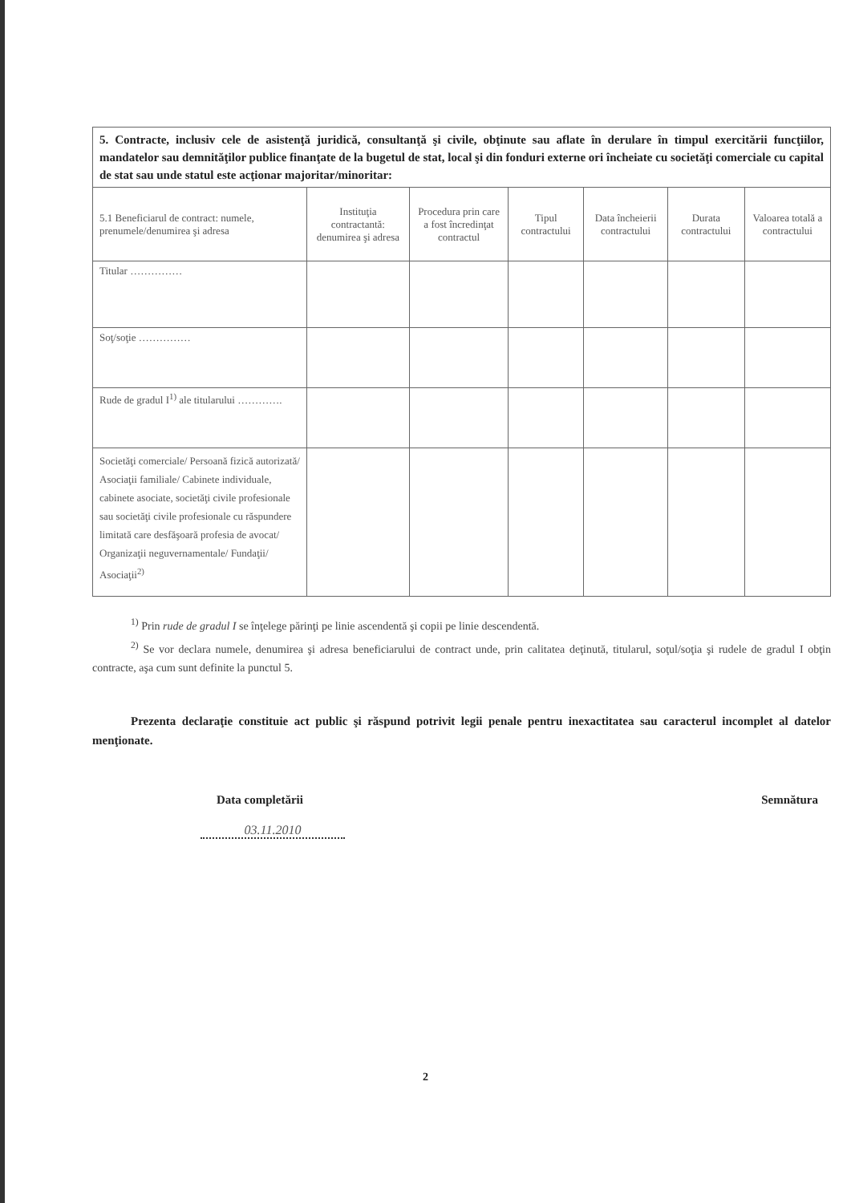| 5. Contracte, inclusiv cele de asistenţă juridică, consultanţă şi civile, obţinute sau aflate în derulare în timpul exercitării funcţiilor, mandatelor sau demnităţilor publice finanţate de la bugetul de stat, local şi din fonduri externe ori încheiate cu societăţi comerciale cu capital de stat sau unde statul este acţionar majoritar/minoritar: | | | | | | |
| 5.1 Beneficiarul de contract: numele, prenumele/denumirea şi adresa | Instituţia contractantă: denumirea şi adresa | Procedura prin care a fost încredinţat contractul | Tipul contractului | Data încheierii contractului | Durata contractului | Valoarea totală a contractului |
| Titular …………… | | | | | | |
| Soţ/soţie …………… | | | | | | |
| Rude de gradul I<sup>1)</sup> ale titularului …………. | | | | | | |
| Societăţi comerciale/ Persoană fizică autorizată/ Asociaţii familiale/ Cabinete individuale, cabinete asociate, societăţi civile profesionale sau societăţi civile profesionale cu răspundere limitată care desfăşoară profesia de avocat/ Organizaţii neguvernamentale/ Fundaţii/ Asociaţii<sup>2)</sup> | | | | | | |
<sup>1)</sup> Prin rude de gradul I se înţelege părinţi pe linie ascendentă şi copii pe linie descendentă.
<sup>2)</sup> Se vor declara numele, denumirea şi adresa beneficiarului de contract unde, prin calitatea deţinută, titularul, soţul/soţia şi rudele de gradul I obţin contracte, aşa cum sunt definite la punctul 5.
Prezenta declaraţie constituie act public şi răspund potrivit legii penale pentru inexactitatea sau caracterul incomplet al datelor menţionate.
Data completării Semnătura
03.11.2010
2